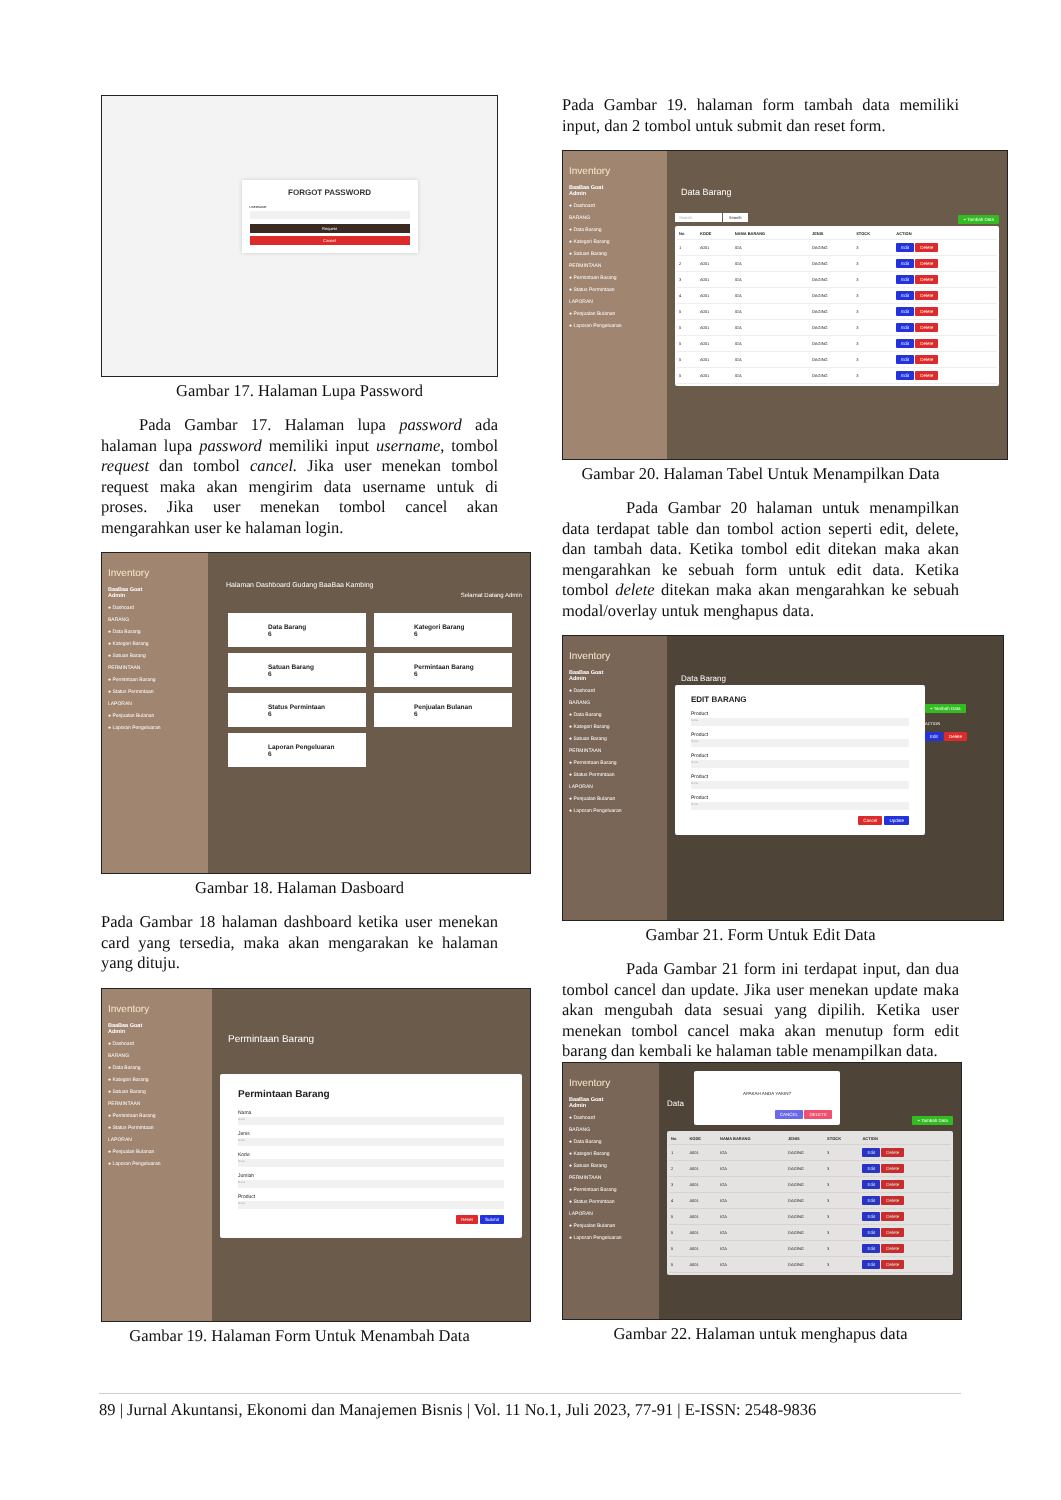FORGOT PASSWORD
USERNAME
Request
Cancel
Gambar 17. Halaman Lupa Password
Pada Gambar 17. Halaman lupa password ada halaman lupa password memiliki input username, tombol request dan tombol cancel. Jika user menekan tombol request maka akan mengirim data username untuk di proses. Jika user menekan tombol cancel akan mengarahkan user ke halaman login.
Inventory
BaaBaa Goat
Admin
● Dashoard
BARANG
● Data Barang
● Kategori Barang
● Satuan Barang
PERMINTAAN
● Permintaan Barang
● Status Permintaan
LAPORAN
● Penjualan Bulanan
● Laporan Pengeluaran
Halaman Dashboard Gudang BaaBaa Kambing
Selamat Datang Admin
Data Barang
6 Kategori Barang
6 Satuan Barang
6 Permintaan Barang
6 Status Permintaan
6 Penjualan Bulanan
6 Laporan Pengeluaran
6
Gambar 18. Halaman Dasboard
Pada Gambar 18 halaman dashboard ketika user menekan card yang tersedia, maka akan mengarakan ke halaman yang dituju.
Inventory
BaaBaa Goat
Admin
● Dashoard
BARANG
● Data Barang
● Kategori Barang
● Satuan Barang
PERMINTAAN
● Permintaan Barang
● Status Permintaan
LAPORAN
● Penjualan Bulanan
● Laporan Pengeluaran
Permintaan Barang
Permintaan Barang
Nama
None
Jenis
None
Kode
None
Jumlah
None
Product
None
Reset Submit
Gambar 19. Halaman Form Untuk Menambah Data
Pada Gambar 19. halaman form tambah data memiliki input, dan 2 tombol untuk submit dan reset form.
Inventory
BaaBaa Goat
Admin
● Dashoard
BARANG
● Data Barang
● Kategori Barang
● Satuan Barang
PERMINTAAN
● Permintaan Barang
● Status Permintaan
LAPORAN
● Penjualan Bulanan
● Laporan Pengeluaran
Data Barang
Search Search + Tambah Data
| No | KODE | NAMA BARANG | JENIS | STOCK | ACTION |
| --- | --- | --- | --- | --- | --- |
| 1 | A001 | IGA | DAGING | 3 | Edit Delete |
| 2 | A001 | IGA | DAGING | 3 | Edit Delete |
| 3 | A001 | IGA | DAGING | 3 | Edit Delete |
| 4 | A001 | IGA | DAGING | 3 | Edit Delete |
| 5 | A001 | IGA | DAGING | 3 | Edit Delete |
| 5 | A001 | IGA | DAGING | 3 | Edit Delete |
| 5 | A001 | IGA | DAGING | 3 | Edit Delete |
| 5 | A001 | IGA | DAGING | 3 | Edit Delete |
| 5 | A001 | IGA | DAGING | 3 | Edit Delete |
Gambar 20. Halaman Tabel Untuk Menampilkan Data
Pada Gambar 20 halaman untuk menampilkan data terdapat table dan tombol action seperti edit, delete, dan tambah data. Ketika tombol edit ditekan maka akan mengarahkan ke sebuah form untuk edit data. Ketika tombol delete ditekan maka akan mengarahkan ke sebuah modal/overlay untuk menghapus data.
Inventory
BaaBaa Goat
Admin
● Dashoard
BARANG
● Data Barang
● Kategori Barang
● Satuan Barang
PERMINTAAN
● Permintaan Barang
● Status Permintaan
LAPORAN
● Penjualan Bulanan
● Laporan Pengeluaran
Data Barang
EDIT BARANG
Product
None
Product
None
Product
None
Product
None
Product
None
Cancel Update
+ Tambah Data
ACTION
Edit Delete
Gambar 21. Form Untuk Edit Data
Pada Gambar 21 form ini terdapat input, dan dua tombol cancel dan update. Jika user menekan update maka akan mengubah data sesuai yang dipilih. Ketika user menekan tombol cancel maka akan menutup form edit barang dan kembali ke halaman table menampilkan data.
Inventory
BaaBaa Goat
Admin
● Dashoard
BARANG
● Data Barang
● Kategori Barang
● Satuan Barang
PERMINTAAN
● Permintaan Barang
● Status Permintaan
LAPORAN
● Penjualan Bulanan
● Laporan Pengeluaran
Data
APAKAH ANDA YAKIN?
CANCEL DELETE
+ Tambah Data
| No | KODE | NAMA BARANG | JENIS | STOCK | ACTION |
| --- | --- | --- | --- | --- | --- |
| 1 | A001 | IGA | DAGING | 3 | Edit Delete |
| 2 | A001 | IGA | DAGING | 3 | Edit Delete |
| 3 | A001 | IGA | DAGING | 3 | Edit Delete |
| 4 | A001 | IGA | DAGING | 3 | Edit Delete |
| 5 | A001 | IGA | DAGING | 3 | Edit Delete |
| 5 | A001 | IGA | DAGING | 3 | Edit Delete |
| 5 | A001 | IGA | DAGING | 3 | Edit Delete |
| 5 | A001 | IGA | DAGING | 3 | Edit Delete |
Gambar 22. Halaman untuk menghapus data
89 | Jurnal Akuntansi, Ekonomi dan Manajemen Bisnis | Vol. 11 No.1, Juli 2023, 77-91 | E-ISSN: 2548-9836